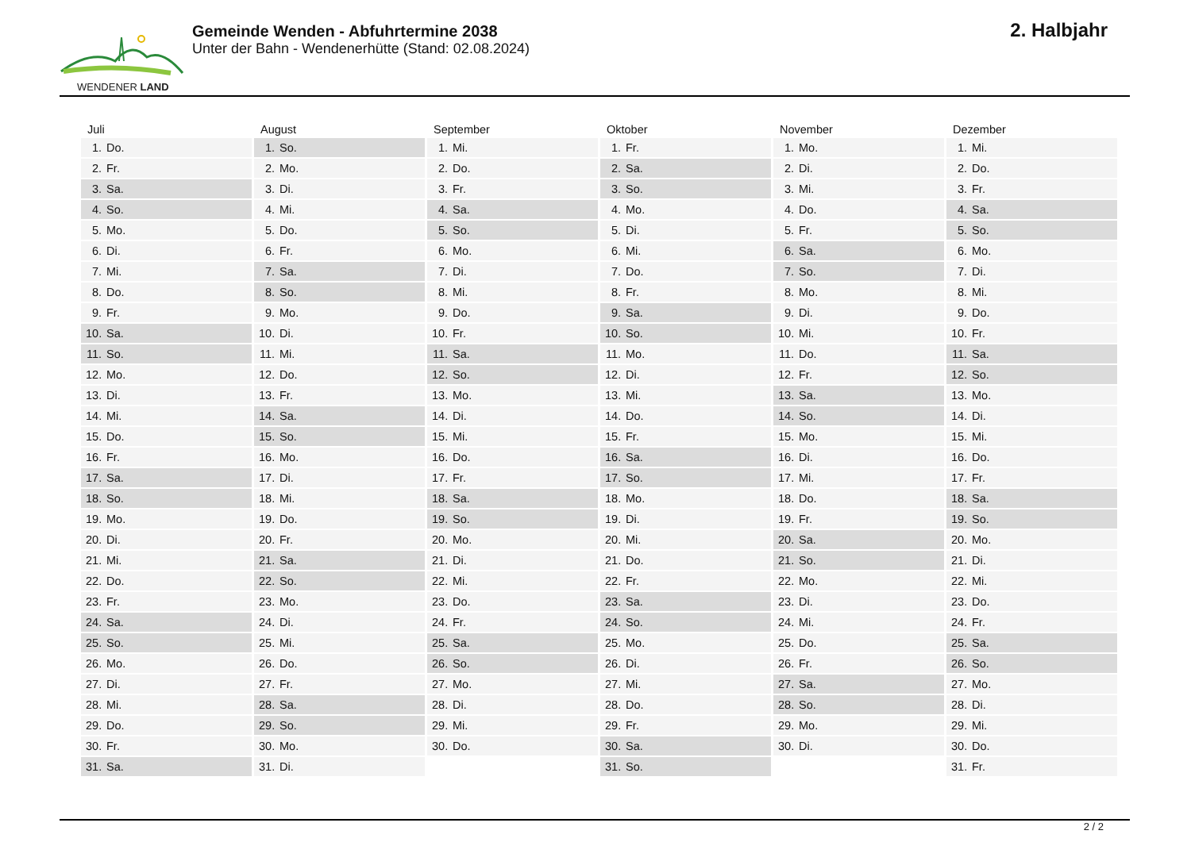WENDENER LAND
Gemeinde Wenden - Abfuhrtermine 2038
Unter der Bahn - Wendenerhütte (Stand: 02.08.2024)
2. Halbjahr
| Juli | August | September | Oktober | November | Dezember |
| --- | --- | --- | --- | --- | --- |
| 1. Do. | 1. So. | 1. Mi. | 1. Fr. | 1. Mo. | 1. Mi. |
| 2. Fr. | 2. Mo. | 2. Do. | 2. Sa. | 2. Di. | 2. Do. |
| 3. Sa. | 3. Di. | 3. Fr. | 3. So. | 3. Mi. | 3. Fr. |
| 4. So. | 4. Mi. | 4. Sa. | 4. Mo. | 4. Do. | 4. Sa. |
| 5. Mo. | 5. Do. | 5. So. | 5. Di. | 5. Fr. | 5. So. |
| 6. Di. | 6. Fr. | 6. Mo. | 6. Mi. | 6. Sa. | 6. Mo. |
| 7. Mi. | 7. Sa. | 7. Di. | 7. Do. | 7. So. | 7. Di. |
| 8. Do. | 8. So. | 8. Mi. | 8. Fr. | 8. Mo. | 8. Mi. |
| 9. Fr. | 9. Mo. | 9. Do. | 9. Sa. | 9. Di. | 9. Do. |
| 10. Sa. | 10. Di. | 10. Fr. | 10. So. | 10. Mi. | 10. Fr. |
| 11. So. | 11. Mi. | 11. Sa. | 11. Mo. | 11. Do. | 11. Sa. |
| 12. Mo. | 12. Do. | 12. So. | 12. Di. | 12. Fr. | 12. So. |
| 13. Di. | 13. Fr. | 13. Mo. | 13. Mi. | 13. Sa. | 13. Mo. |
| 14. Mi. | 14. Sa. | 14. Di. | 14. Do. | 14. So. | 14. Di. |
| 15. Do. | 15. So. | 15. Mi. | 15. Fr. | 15. Mo. | 15. Mi. |
| 16. Fr. | 16. Mo. | 16. Do. | 16. Sa. | 16. Di. | 16. Do. |
| 17. Sa. | 17. Di. | 17. Fr. | 17. So. | 17. Mi. | 17. Fr. |
| 18. So. | 18. Mi. | 18. Sa. | 18. Mo. | 18. Do. | 18. Sa. |
| 19. Mo. | 19. Do. | 19. So. | 19. Di. | 19. Fr. | 19. So. |
| 20. Di. | 20. Fr. | 20. Mo. | 20. Mi. | 20. Sa. | 20. Mo. |
| 21. Mi. | 21. Sa. | 21. Di. | 21. Do. | 21. So. | 21. Di. |
| 22. Do. | 22. So. | 22. Mi. | 22. Fr. | 22. Mo. | 22. Mi. |
| 23. Fr. | 23. Mo. | 23. Do. | 23. Sa. | 23. Di. | 23. Do. |
| 24. Sa. | 24. Di. | 24. Fr. | 24. So. | 24. Mi. | 24. Fr. |
| 25. So. | 25. Mi. | 25. Sa. | 25. Mo. | 25. Do. | 25. Sa. |
| 26. Mo. | 26. Do. | 26. So. | 26. Di. | 26. Fr. | 26. So. |
| 27. Di. | 27. Fr. | 27. Mo. | 27. Mi. | 27. Sa. | 27. Mo. |
| 28. Mi. | 28. Sa. | 28. Di. | 28. Do. | 28. So. | 28. Di. |
| 29. Do. | 29. So. | 29. Mi. | 29. Fr. | 29. Mo. | 29. Mi. |
| 30. Fr. | 30. Mo. | 30. Do. | 30. Sa. | 30. Di. | 30. Do. |
| 31. Sa. | 31. Di. | | 31. So. | | 31. Fr. |
2 / 2